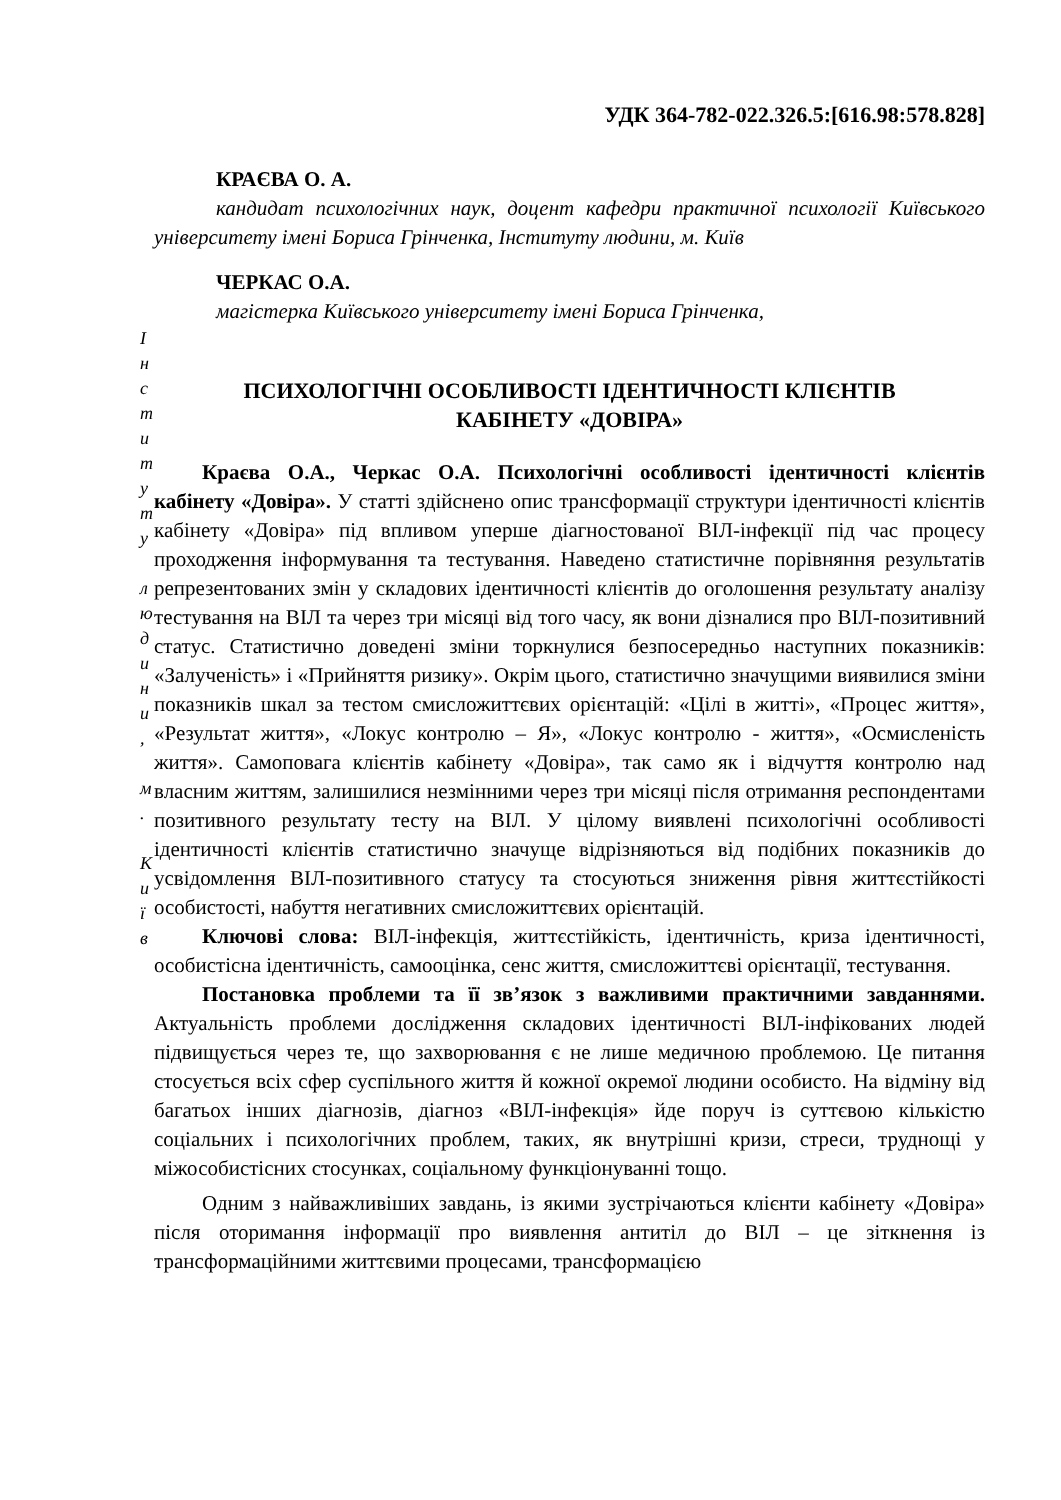УДК 364-782-022.326.5:[616.98:578.828]
КРАЄВА О. А.
кандидат психологічних наук, доцент кафедри практичної психології Київського університету імені Бориса Грінченка, Інституту людини, м. Київ
ЧЕРКАС О.А.
магістерка Київського університету імені Бориса Грінченка,
І
н
с
т
и
т
у
т
у
л
ю
д
и
н
и
,
м
.
К
и
ї
в
ПСИХОЛОГІЧНІ ОСОБЛИВОСТІ ІДЕНТИЧНОСТІ КЛІЄНТІВ
КАБІНЕТУ «ДОВІРА»
Краєва О.А., Черкас О.А. Психологічні особливості ідентичності клієнтів кабінету «Довіра». У статті здійснено опис трансформації структури ідентичності клієнтів кабінету «Довіра» під впливом уперше діагностованої ВІЛ-інфекції під час процесу проходження інформування та тестування. Наведено статистичне порівняння результатів репрезентованих змін у складових ідентичності клієнтів до оголошення результату аналізу тестування на ВІЛ та через три місяці від того часу, як вони дізналися про ВІЛ-позитивний статус. Статистично доведені зміни торкнулися безпосередньо наступних показників: «Залученість» і «Прийняття ризику». Окрім цього, статистично значущими виявилися зміни показників шкал за тестом смисложиттєвих орієнтацій: «Цілі в житті», «Процес життя», «Результат життя», «Локус контролю – Я», «Локус контролю - життя», «Осмисленість життя». Самоповага клієнтів кабінету «Довіра», так само як і відчуття контролю над власним життям, залишилися незмінними через три місяці після отримання респондентами позитивного результату тесту на ВІЛ. У цілому виявлені психологічні особливості ідентичності клієнтів статистично значуще відрізняються від подібних показників до усвідомлення ВІЛ-позитивного статусу та стосуються зниження рівня життєстійкості особистості, набуття негативних смисложиттєвих орієнтацій.
Ключові слова: ВІЛ-інфекція, життєстійкість, ідентичність, криза ідентичності, особистісна ідентичність, самооцінка, сенс життя, смисложиттєві орієнтації, тестування.
Постановка проблеми та її зв’язок з важливими практичними завданнями. Актуальність проблеми дослідження складових ідентичності ВІЛ-інфікованих людей підвищується через те, що захворювання є не лише медичною проблемою. Це питання стосується всіх сфер суспільного життя й кожної окремої людини особисто. На відміну від багатьох інших діагнозів, діагноз «ВІЛ-інфекція» йде поруч із суттєвою кількістю соціальних і психологічних проблем, таких, як внутрішні кризи, стреси, труднощі у міжособистісних стосунках, соціальному функціонуванні тощо.
Одним з найважливіших завдань, із якими зустрічаються клієнти кабінету «Довіра» після оторимання інформації про виявлення антитіл до ВІЛ – це зіткнення із трансформаційними життєвими процесами, трансформацією